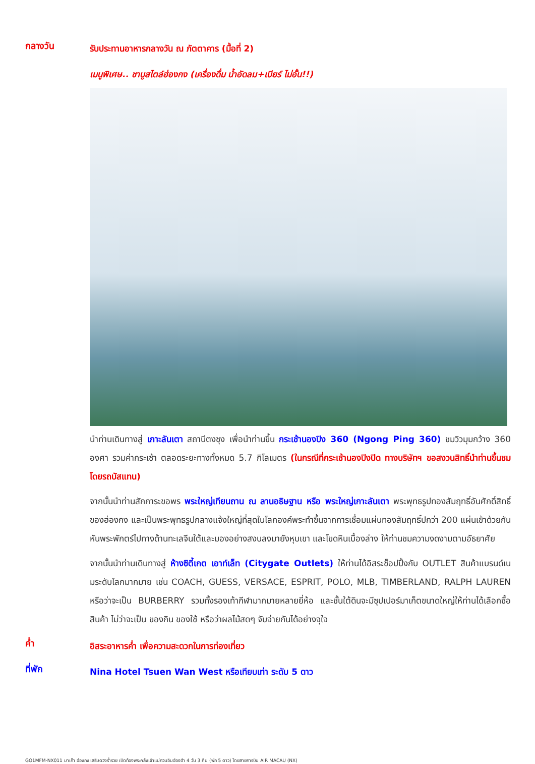กลางวัน
รับประทานอาหารกลางวัน ณ ภัตตาคาร (มื้อที่ 2)
เมนูพิเศษ.. ชาบูสไตล์ฮ่องกง (เครื่องดื่ม น้ำอัดลม+เบียร์ ไม่อั้น!!)
นำท่านเดินทางสู่ เกาะลันเตา สถานีตงชุง เพื่อนำท่านขึ้น กระเช้านองปิง 360 (Ngong Ping 360) ชมวิวมุมกว้าง 360 องศา รวมค่ากระเช้า ตลอดระยะทางทั้งหมด 5.7 กิโลเมตร (ในกรณีที่กระเช้านองปิงปิด ทางบริษัทฯ ขอสงวนสิทธิ์นำท่านขึ้นชมโดยรถบัสแทน)
จากนั้นนำท่านสักการะขอพร พระใหญ่เทียนถาน ณ ลานอธิษฐาน หรือ พระใหญ่เกาะลันเตา พระพุทธรูปทองสัมฤทธิ์อันศักดิ์สิทธิ์ของฮ่องกง และเป็นพระพุทธรูปกลางแจ้งใหญ่ที่สุดในโลกองค์พระทำขึ้นจากการเชื่อมแผ่นทองสัมฤทธิ์ปกว่า 200 แผ่นเข้าด้วยกันหันพระพักตร์ไปทางด้านทะเลจีนใต้และมองอย่างสงบลงมายังหุบเขา และโขดหินเบื้องล่าง ให้ท่านชมความงดงามตามอัธยาศัย
จากนั้นนำท่านเดินทางสู่ ห้างซิตี้เกต เอาท์เล็ท (Citygate Outlets) ให้ท่านได้อิสระช็อปปิ้งกับ OUTLET สินค้าแบรนด์เนมระดับโลกมากมาย เช่น COACH, GUESS, VERSACE, ESPRIT, POLO, MLB, TIMBERLAND, RALPH LAUREN หรือว่าจะเป็น BURBERRY รวมทั้งรองเท้ากีฬามากมายหลายยี่ห้อ และชั้นใต้ดินจะมีซุปเปอร์มาเก็ตขนาดใหญ่ให้ท่านได้เลือกซื้อสินค้า ไม่ว่าจะเป็น ของกิน ของใช้ หรือว่าผลไม้สดๆ จับจ่ายกันได้อย่างจุใจ
ค่ำ
อิสระอาหารค่ำ เพื่อความสะดวกในการท่องเที่ยว
ที่พัก
Nina Hotel Tsuen Wan West หรือเทียบเท่า ระดับ 5 ดาว
GO1MFM-NX011 มาเก๊า ฮ่องกง เสริมดวงร่ำรวย เปิดท้องพระคลังเจ้าแม่กวนอิมฮ่องฮำ 4 วัน 3 คืน (พัก 5 ดาว) โดยสายการบิน AIR MACAU (NX)